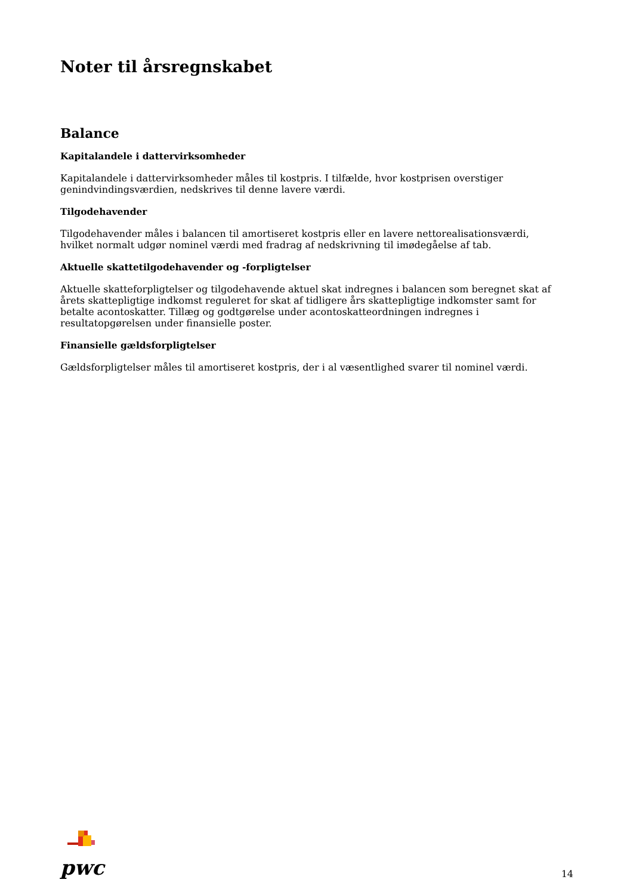Noter til årsregnskabet
Balance
Kapitalandele i dattervirksomheder
Kapitalandele i dattervirksomheder måles til kostpris. I tilfælde, hvor kostprisen overstiger genindvindingsværdien, nedskrives til denne lavere værdi.
Tilgodehavender
Tilgodehavender måles i balancen til amortiseret kostpris eller en lavere nettorealisationsværdi, hvilket normalt udgør nominel værdi med fradrag af nedskrivning til imødegåelse af tab.
Aktuelle skattetilgodehavender og -forpligtelser
Aktuelle skatteforpligtelser og tilgodehavende aktuel skat indregnes i balancen som beregnet skat af årets skattepligtige indkomst reguleret for skat af tidligere års skattepligtige indkomster samt for betalte acontoskatter. Tillæg og godtgørelse under acontoskatteordningen indregnes i resultatopgørelsen under finansielle poster.
Finansielle gældsforpligtelser
Gældsforpligtelser måles til amortiseret kostpris, der i al væsentlighed svarer til nominel værdi.
pwc
14